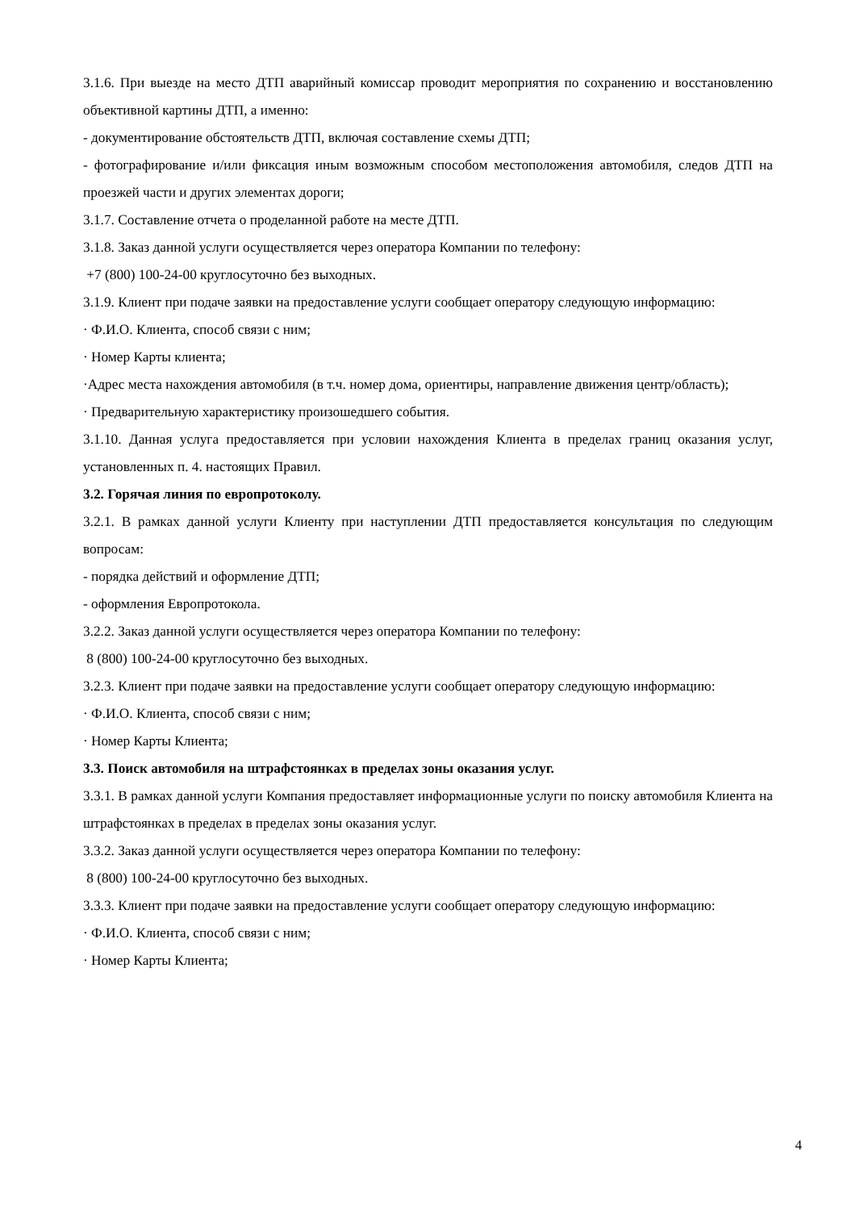3.1.6. При выезде на место ДТП аварийный комиссар проводит мероприятия по сохранению и восстановлению объективной картины ДТП, а именно:
- документирование обстоятельств ДТП, включая составление схемы ДТП;
- фотографирование и/или фиксация иным возможным способом местоположения автомобиля, следов ДТП на проезжей части и других элементах дороги;
3.1.7. Составление отчета о проделанной работе на месте ДТП.
3.1.8. Заказ данной услуги осуществляется через оператора Компании по телефону:
+7 (800) 100-24-00 круглосуточно без выходных.
3.1.9. Клиент при подаче заявки на предоставление услуги сообщает оператору следующую информацию:
· Ф.И.О. Клиента, способ связи с ним;
· Номер Карты клиента;
·Адрес места нахождения автомобиля (в т.ч. номер дома, ориентиры, направление движения центр/область);
· Предварительную характеристику произошедшего события.
3.1.10. Данная услуга предоставляется при условии нахождения Клиента в пределах границ оказания услуг, установленных п. 4. настоящих Правил.
3.2. Горячая линия по европротоколу.
3.2.1. В рамках данной услуги Клиенту при наступлении ДТП предоставляется консультация по следующим вопросам:
- порядка действий и оформление ДТП;
- оформления Европротокола.
3.2.2. Заказ данной услуги осуществляется через оператора Компании по телефону:
8 (800) 100-24-00 круглосуточно без выходных.
3.2.3. Клиент при подаче заявки на предоставление услуги сообщает оператору следующую информацию:
· Ф.И.О. Клиента, способ связи с ним;
· Номер Карты Клиента;
3.3. Поиск автомобиля на штрафстоянках в пределах зоны оказания услуг.
3.3.1. В рамках данной услуги Компания предоставляет информационные услуги по поиску автомобиля Клиента на штрафстоянках в пределах в пределах зоны оказания услуг.
3.3.2. Заказ данной услуги осуществляется через оператора Компании по телефону:
8 (800) 100-24-00 круглосуточно без выходных.
3.3.3. Клиент при подаче заявки на предоставление услуги сообщает оператору следующую информацию:
· Ф.И.О. Клиента, способ связи с ним;
· Номер Карты Клиента;
4